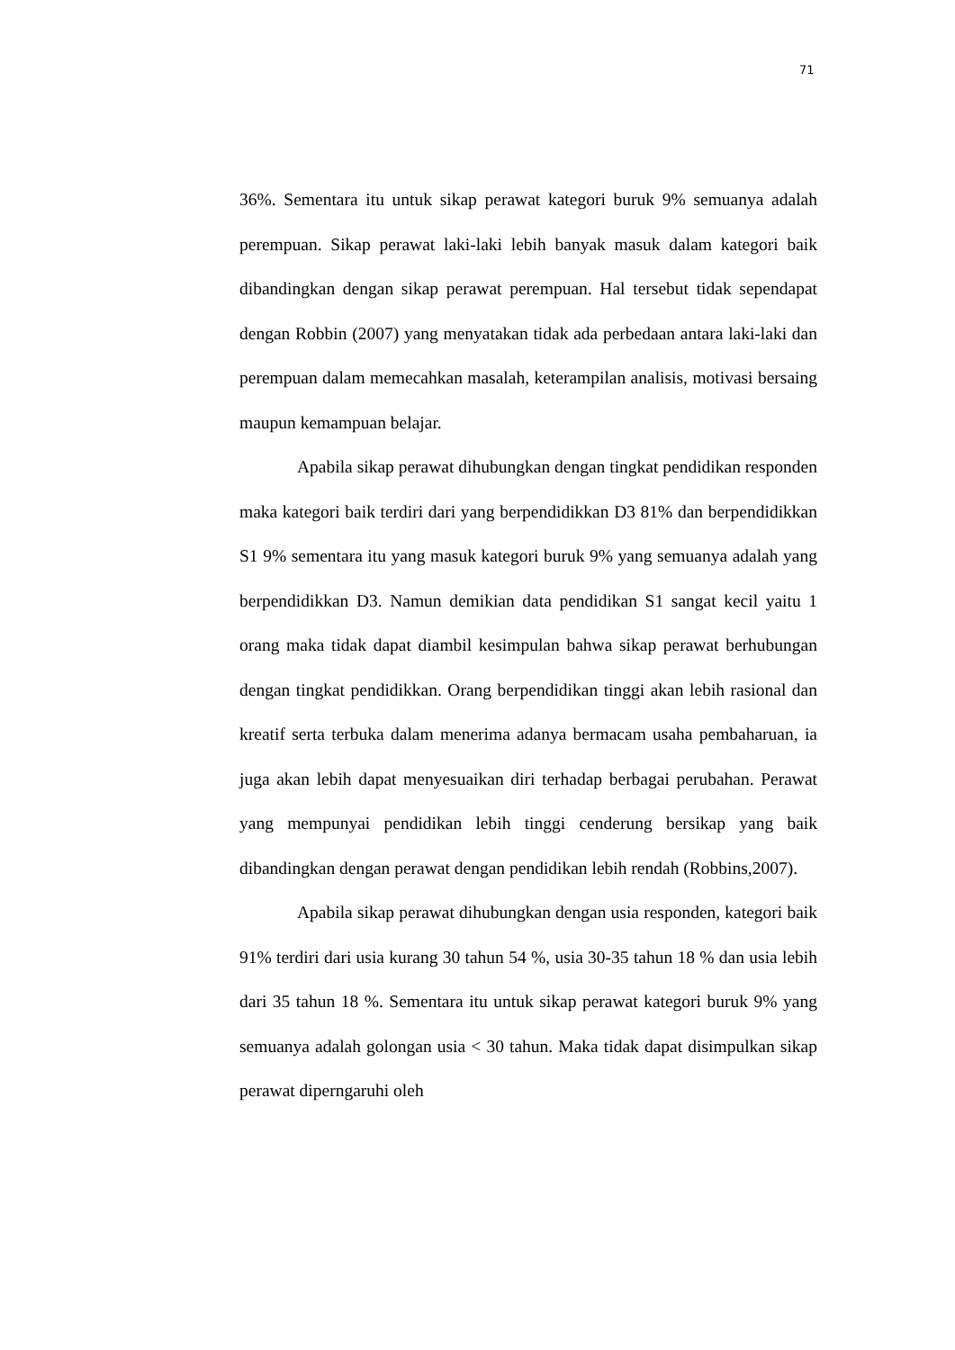71
36%. Sementara itu untuk sikap perawat kategori buruk 9% semuanya adalah perempuan. Sikap perawat laki-laki lebih banyak masuk dalam kategori baik dibandingkan dengan sikap perawat perempuan. Hal tersebut tidak sependapat dengan Robbin (2007) yang menyatakan tidak ada perbedaan antara laki-laki dan perempuan dalam memecahkan masalah, keterampilan analisis, motivasi bersaing maupun kemampuan belajar.
Apabila sikap perawat dihubungkan dengan tingkat pendidikan responden maka kategori baik terdiri dari yang berpendidikkan D3 81% dan berpendidikkan S1 9% sementara itu yang masuk kategori buruk 9% yang semuanya adalah yang berpendidikkan D3. Namun demikian data pendidikan S1 sangat kecil yaitu 1 orang maka tidak dapat diambil kesimpulan bahwa sikap perawat berhubungan dengan tingkat pendidikkan. Orang berpendidikan tinggi akan lebih rasional dan kreatif serta terbuka dalam menerima adanya bermacam usaha pembaharuan, ia juga akan lebih dapat menyesuaikan diri terhadap berbagai perubahan. Perawat yang mempunyai pendidikan lebih tinggi cenderung bersikap yang baik dibandingkan dengan perawat dengan pendidikan lebih rendah (Robbins,2007).
Apabila sikap perawat dihubungkan dengan usia responden, kategori baik 91% terdiri dari usia kurang 30 tahun 54 %, usia 30-35 tahun 18 % dan usia lebih dari 35 tahun 18 %. Sementara itu untuk sikap perawat kategori buruk 9% yang semuanya adalah golongan usia < 30 tahun. Maka tidak dapat disimpulkan sikap perawat diperngaruhi oleh